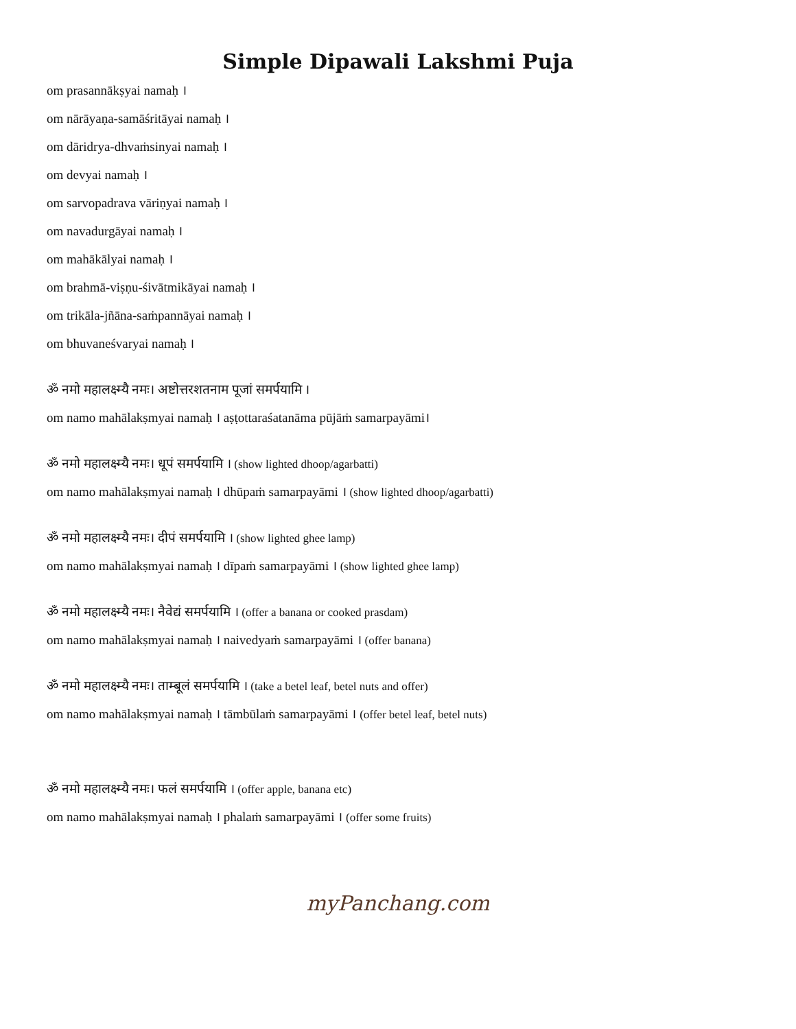Simple Dipawali Lakshmi Puja
om prasannākṣyai namaḥ ।
om nārāyaṇa-samāśritāyai namaḥ ।
om dāridrya-dhvaṁsinyai namaḥ ।
om devyai namaḥ ।
om sarvopadrava vāriṇyai namaḥ ।
om navadurgāyai namaḥ ।
om mahākālyai namaḥ ।
om brahmā-viṣṇu-śivātmikāyai namaḥ ।
om trikāla-jñāna-saṁpannāyai namaḥ ।
om bhuvaneśvaryai namaḥ ।
ॐ नमो महालक्ष्म्यै नमः। अष्टोत्तरशतनाम पूजां समर्पयामि ।
om namo mahālakṣmyai namaḥ । aṣṭottaraśatanāma pūjāṁ samarpayāmi।
ॐ नमो महालक्ष्म्यै नमः। धूपं समर्पयामि । (show lighted dhoop/agarbatti)
om namo mahālakṣmyai namaḥ । dhūpaṁ samarpayāmi । (show lighted dhoop/agarbatti)
ॐ नमो महालक्ष्म्यै नमः। दीपं समर्पयामि । (show lighted ghee lamp)
om namo mahālakṣmyai namaḥ । dīpaṁ samarpayāmi । (show lighted ghee lamp)
ॐ नमो महालक्ष्म्यै नमः। नैवेद्यं समर्पयामि । (offer a banana or cooked prasdam)
om namo mahālakṣmyai namaḥ । naivedyaṁ samarpayāmi । (offer banana)
ॐ नमो महालक्ष्म्यै नमः। ताम्बूलं समर्पयामि । (take a betel leaf, betel nuts and offer)
om namo mahālakṣmyai namaḥ । tāmbūlaṁ samarpayāmi । (offer betel leaf, betel nuts)
ॐ नमो महालक्ष्म्यै नमः। फलं समर्पयामि । (offer apple, banana etc)
om namo mahālakṣmyai namaḥ । phalaṁ samarpayāmi । (offer some fruits)
myPanchang.com